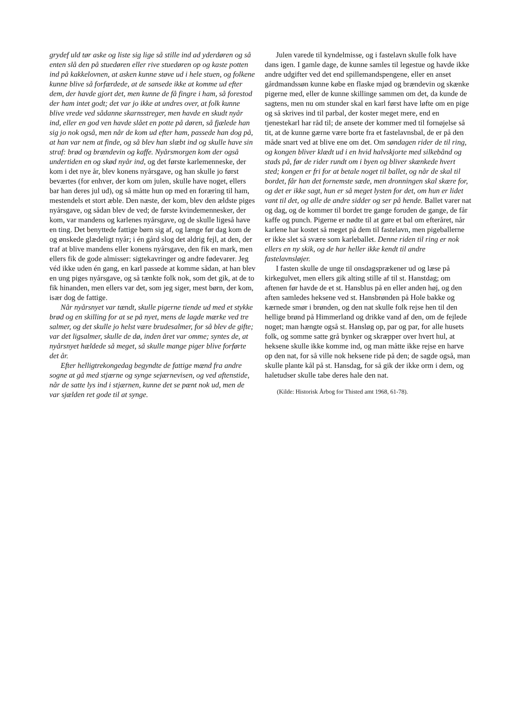grydef uld tør aske og liste sig lige så stille ind ad yderdøren og så enten slå den på stuedøren eller rive stuedøren op og kaste potten ind på kakkelovnen, at asken kunne støve ud i hele stuen, og folkene kunne blive så forfærdede, at de sansede ikke at komme ud efter dem, der havde gjort det, men kunne de få fingre i ham, så forestod der ham intet godt; det var jo ikke at undres over, at folk kunne blive vrede ved sådanne skarnsstreger, men havde en skudt nyår ind, eller en god ven havde slået en potte på døren, så fjælede han sig jo nok også, men når de kom ud efter ham, passede han dog på, at han var nem at finde, og så blev han slæbt ind og skulle have sin straf: brød og brændevin og kaffe. Nyårsmorgen kom der også undertiden en og skød nyår ind, og det første karlemenneske, der kom i det nye år, blev konens nyårsgave, og han skulle jo først beværtes (for enhver, der kom om julen, skulle have noget, ellers bar han deres jul ud), og så måtte hun op med en foræring til ham, mestendels et stort æble. Den næste, der kom, blev den ældste piges nyårsgave, og sådan blev de ved; de første kvindemennesker, der kom, var mandens og karlenes nyårsgave, og de skulle ligeså have en ting. Det benyttede fattige børn sig af, og længe før dag kom de og ønskede glædeligt nyår; i én gård slog det aldrig fejl, at den, der traf at blive mandens eller konens nyårsgave, den fik en mark, men ellers fik de gode almisser: sigtekavringer og andre fødevarer. Jeg véd ikke uden én gang, en karl passede at komme sådan, at han blev en ung piges nyårsgave, og så tænkte folk nok, som det gik, at de to fik hinanden, men ellers var det, som jeg siger, mest børn, der kom, især dog de fattige.
Når nyårsnyet var tændt, skulle pigerne tiende ud med et stykke brød og en skilling for at se på nyet, mens de lagde mærke ved tre salmer, og det skulle jo helst være brudesalmer, for så blev de gifte; var det ligsalmer, skulle de dø, inden året var omme; syntes de, at nyårsnyet hældede så meget, så skulle mange piger blive forførte det år.
Efter helligtrekongedag begyndte de fattige mænd fra andre sogne at gå med stjærne og synge sejærnevisen, og ved aftenstide, når de satte lys ind i stjærnen, kunne det se pænt nok ud, men de var sjælden ret gode til at synge.
Julen varede til kyndelmisse, og i fastelavn skulle folk have dans igen. I gamle dage, de kunne samles til legestue og havde ikke andre udgifter ved det end spillemandspengene, eller en anset gårdmandssøn kunne købe en flaske mjød og brændevin og skænke pigerne med, eller de kunne skillinge sammen om det, da kunde de sagtens, men nu om stunder skal en karl først have løfte om en pige og så skrives ind til parbal, der koster meget mere, end en tjenestekarl har råd til; de ansete der kommer med til fornøjelse så tit, at de kunne gærne være borte fra et fastelavnsbal, de er på den måde snart ved at blive ene om det. Om søndagen rider de til ring, og kongen bliver klædt ud i en hvid halvskjorte med silkebånd og stads på, før de rider rundt om i byen og bliver skænkede hvert sted; kongen er fri for at betale noget til ballet, og når de skal til bordet, får han det fornemste sæde, men dronningen skal skære for, og det er ikke sagt, hun er så meget lysten for det, om hun er lidet vant til det, og alle de andre sidder og ser på hende. Ballet varer nat og dag, og de kommer til bordet tre gange foruden de gange, de får kaffe og punch. Pigerne er nødte til at gøre et bal om efteråret, når karlene har kostet så meget på dem til fastelavn, men pigeballerne er ikke slet så svære som karleballet. Denne riden til ring er nok ellers en ny skik, og de har heller ikke kendt til andre fastelavnsløjer.
I fasten skulle de unge til onsdagsprækener ud og læse på kirkegulvet, men ellers gik alting stille af til st. Hanstdag; om aftenen før havde de et st. Hansblus på en eller anden høj, og den aften samledes heksene ved st. Hansbrønden på Hole bakke og kærnede smør i brønden, og den nat skulle folk rejse hen til den hellige brønd på Himmerland og drikke vand af den, om de fejlede noget; man hængte også st. Hansløg op, par og par, for alle husets folk, og somme satte grå bynker og skræpper over hvert hul, at heksene skulle ikke komme ind, og man måtte ikke rejse en harve op den nat, for så ville nok heksene ride på den; de sagde også, man skulle plante kål på st. Hansdag, for så gik der ikke orm i dem, og haletudser skulle tabe deres hale den nat.
(Kilde: Historisk Årbog for Thisted amt 1968, 61-78).